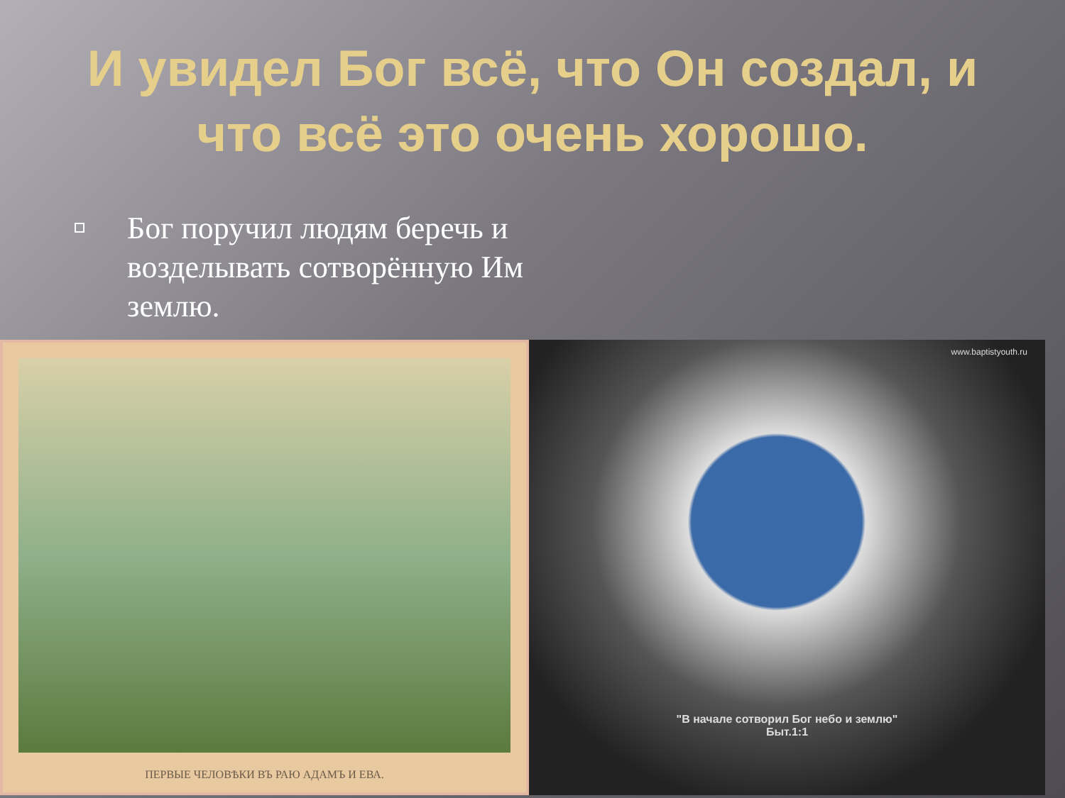И увидел Бог всё, что Он создал, и что всё это очень хорошо.
Бог поручил людям беречь и возделывать сотворённую Им землю.
ПЕРВЫЕ ЧЕЛОВѢКИ ВЪ РАЮ АДАМЪ И ЕВА.
www.baptistyouth.ru
"В начале сотворил Бог небо и землю"
Быт.1:1